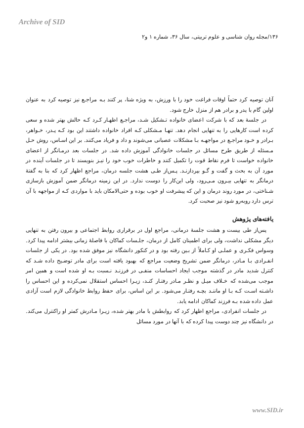Archive of SID
۱۳۶/مجله روان شناسی و علوم تربیتی، سال ۳۶، شماره ۱ و۲
آنان توصیه کرد حتماً اوقات فراغت خود را با ورزش، به ویژه شنا، پر کنند بـه مراجـع نیز توصیه کرد به عنوان اولین گام با پدر و برادر هم از منزل خارج شود.
در جلسهٔ بعد که با شرکت اعضای خانواده تـشکیل شـد، مراجـع اظهـار کـرد کـه حالش بهتر شده و سعی کرده است کارهایی را به تنهایی انجام دهد. تنهـا مـشکلی کـه افراد خانواده داشتند این بود کـه پـدر، خـواهر، بـرادر و خـود مراجـع در مواجهـه بـا مشکلات عصبانی می‌شوند و داد و فریاد می‌کنند. بر این اسـاس، روش حـل مـسئله از طریق طرح مسائل در جلسات خانوادگی آموزش داده شد. در جلسات بعد درمـانگر از اعضای خانواده خواست تا فرم نقاط قوت را تکمیل کنند و خاطرات خوب خود را نیـز بنویسند تا در جلسات آینده در مورد آن به بحث و گفت و گـو بپردازنـد. پـس‌از طـی هشت جلسه درمان، مراجع اظهار کرد که بنا به گفتهٔ درمانگر به تنهایی بیـرون مـی‌رود، ولی این‌کار را دوست ندارد. در این زمینه درمانگر ضمن آموزش بازسازی شـناختی، در مورد روند درمان و این که پیشرفت او خوب بوده و حتی‌الامکان باید با مواردی کـه از مواجهه با آن ترس دارد روبه‌رو شود نیز صحبت کرد.
یافته‌های پژوهش
پس‌از طی بیست و هشت جلسهٔ درمانی، مراجع اول در برقراری روابط اجتماعی و بیرون رفتن به تنهایی دیگر مشکلی نداشت، ولی برای اطمینان کامل از درمان، جلـسات کماکان با فاصلهٔ زمانی بیشتر ادامه پیدا کرد. وسواس فکـری و عملـی او کـاملاً از بـین رفته بود و در کنکور دانشگاه نیز موفق شده بود. در یکی از جلسات انفـرادی بـا مـادر، درمانگر ضمن تشریح وضعیت مراجع که بهبود یافته است برای مادر توضـیح داده شـد که کنترل شدید مادر در گذشته موجب ایجاد احساسات منفـی در فرزنـد نـسبت بـه او شده است و همین امر موجب می‌شده که خـلاف میـل و نظـر مـادر رفتـار کنـد، زیـرا احساس استقلال نمی‌کرده و این احساس را داشـته اسـت کـه بـا او ماننـد بچـه رفتـار می‌شود. بر این اساس، برای حفظ روابط خانوادگی لازم است آزادی عمل داده شده بـه فرزند کماکان ادامه یابد.
در جلسات انفرادی، مراجع اظهار کرد که روابطش با مادر بهتر شده، زیـرا مـادرش کمتر او راکنترل می‌کند. در دانشگاه نیز چند دوست پیدا کرده که با آنها در مورد مسائل
www.SID.ir